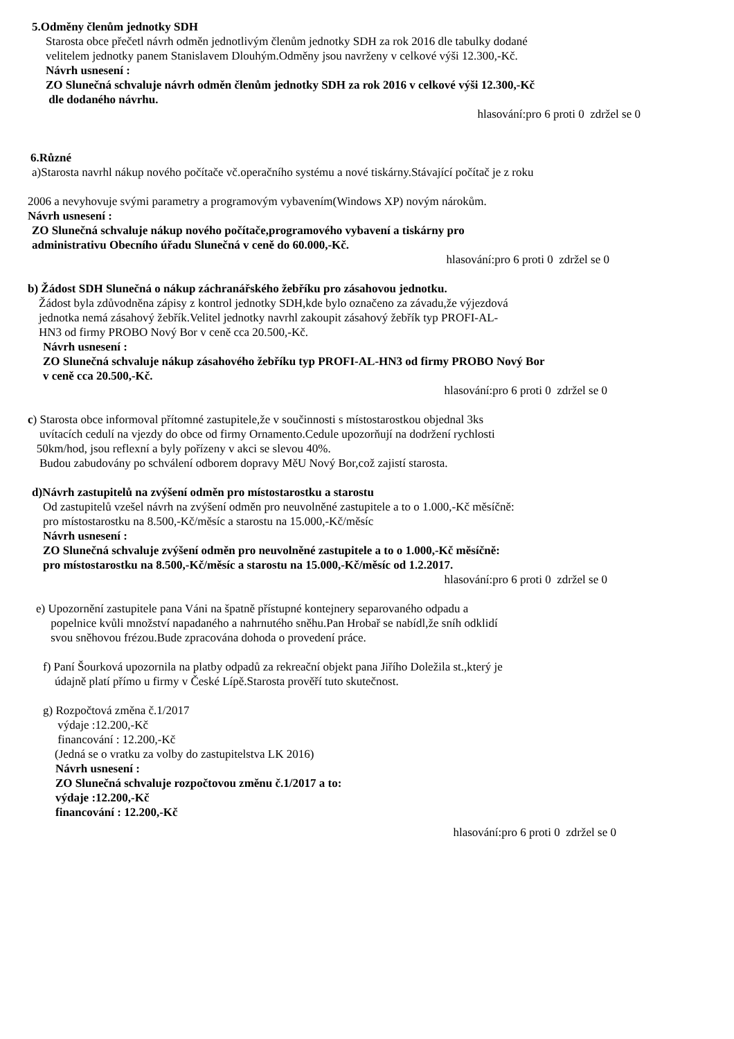5.Odměny členům jednotky SDH
Starosta obce přečetl návrh odměn jednotlivým členům jednotky SDH za rok 2016 dle tabulky dodané
velitelem jednotky panem Stanislavem Dlouhým.Odměny jsou navrženy v celkové výši 12.300,-Kč.
Návrh usnesení :
ZO Slunečná schvaluje návrh odměn členům jednotky SDH za rok 2016 v celkové výši 12.300,-Kč
dle dodaného návrhu.
hlasování:pro 6 proti 0 zdržel se 0
6.Různé
a)Starosta navrhl nákup nového počítače vč.operačního systému a nové tiskárny.Stávající počítač je z roku
2006 a nevyhovuje svými parametry a programovým vybavením(Windows XP) novým nárokům.
Návrh usnesení :
ZO Slunečná schvaluje nákup nového počítače,programového vybavení a tiskárny pro
administrativu Obecního úřadu Slunečná v ceně do 60.000,-Kč.
hlasování:pro 6 proti 0 zdržel se 0
b) Žádost SDH Slunečná o nákup záchranářského žebříku pro zásahovou jednotku.
Žádost byla zdůvodněna zápisy z kontrol jednotky SDH,kde bylo označeno za závadu,že výjezdová
jednotka nemá zásahový žebřík.Velitel jednotky navrhl zakoupit zásahový žebřík typ PROFI-AL-
HN3 od firmy PROBO Nový Bor v ceně cca 20.500,-Kč.
Návrh usnesení :
ZO Slunečná schvaluje nákup zásahového žebříku typ PROFI-AL-HN3 od firmy PROBO Nový Bor
v ceně cca 20.500,-Kč.
hlasování:pro 6 proti 0 zdržel se 0
c) Starosta obce informoval přítomné zastupitele,že v součinnosti s místostarostkou objednal 3ks
uvítacích cedulí na vjezdy do obce od firmy Ornamento.Cedule upozorňují na dodržení rychlosti
50km/hod, jsou reflexní a byly pořízeny v akci se slevou 40%.
Budou zabudovány po schválení odborem dopravy MěU Nový Bor,což zajistí starosta.
d)Návrh zastupitelů na zvýšení odměn pro místostarostku a starostu
Od zastupitelů vzešel návrh na zvýšení odměn pro neuvolněné zastupitele a to o 1.000,-Kč měsíčně:
pro místostarostku na 8.500,-Kč/měsíc a starostu na 15.000,-Kč/měsíc
Návrh usnesení :
ZO Slunečná schvaluje zvýšení odměn pro neuvolněné zastupitele a to o 1.000,-Kč měsíčně:
pro místostarostku na 8.500,-Kč/měsíc a starostu na 15.000,-Kč/měsíc od 1.2.2017.
hlasování:pro 6 proti 0 zdržel se 0
e) Upozornění zastupitele pana Váni na špatně přístupné kontejnery separovaného odpadu a
popelnice kvůli množství napadaného a nahrnutého sněhu.Pan Hrobař se nabídl,že sníh odklidí
svou sněhovou frézou.Bude zpracována dohoda o provedení práce.
f) Paní Šourková upozornila na platby odpadů za rekreační objekt pana Jiřího Doležila st.,který je
údajně platí přímo u firmy v České Lípě.Starosta prověří tuto skutečnost.
g) Rozpočtová změna č.1/2017
výdaje :12.200,-Kč
financování : 12.200,-Kč
(Jedná se o vratku za volby do zastupitelstva LK 2016)
Návrh usnesení :
ZO Slunečná schvaluje rozpočtovou změnu č.1/2017 a to:
výdaje :12.200,-Kč
financování : 12.200,-Kč
hlasování:pro 6 proti 0 zdržel se 0